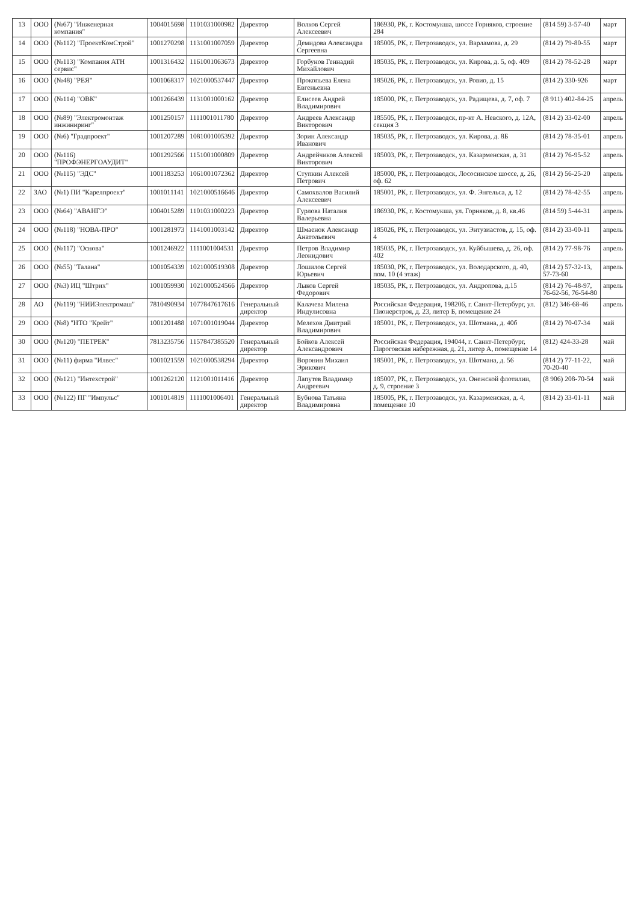| 13 | ООО | (№67) "Инженерная компания" | 1004015698 | 1101031000982 | Директор | Волков Сергей Алексеевич | 186930, РК, г. Костомукша, шоссе Горняков, строение 284 | (814 59) 3-57-40 | март |
| 14 | ООО | (№112) "ПроектКомСтрой" | 1001270298 | 1131001007059 | Директор | Демидова Александра Сергеевна | 185005, РК, г. Петрозаводск, ул. Варламова, д. 29 | (814 2) 79-80-55 | март |
| 15 | ООО | (№113) "Компания АТН сервис" | 1001316432 | 1161001063673 | Директор | Горбунов Геннадий Михайлович | 185035, РК, г. Петрозаводск, ул. Кирова, д. 5, оф. 409 | (814 2) 78-52-28 | март |
| 16 | ООО | (№48) "РЕЯ" | 1001068317 | 1021000537447 | Директор | Прокопьева Елена Евгеньевна | 185026, РК, г. Петрозаводск, ул. Ровио, д. 15 | (814 2) 330-926 | март |
| 17 | ООО | (№114) "ОВК" | 1001266439 | 1131001000162 | Директор | Елисеев Андрей Владимирович | 185000, РК, г. Петрозаводск, ул. Радищева, д. 7, оф. 7 | (8 911) 402-84-25 | апрель |
| 18 | ООО | (№89) "Электромонтаж инжиниринг" | 1001250157 | 1111001011780 | Директор | Андреев Александр Викторович | 185505, РК, г. Петрозаводск, пр-кт А. Невского, д. 12А, секция 3 | (814 2) 33-02-00 | апрель |
| 19 | ООО | (№6) "Градпроект" | 1001207289 | 1081001005392 | Директор | Зорин Александр Иванович | 185035, РК, г. Петрозаводск, ул. Кирова, д. 8Б | (814 2) 78-35-01 | апрель |
| 20 | ООО | (№116) "ПРОФЭНЕРГОАУДИТ" | 1001292566 | 1151001000809 | Директор | Андрейчиков Алексей Викторович | 185003, РК, г. Петрозаводск, ул. Казарменская, д. 31 | (814 2) 76-95-52 | апрель |
| 21 | ООО | (№115) "ЭДС" | 1001183253 | 1061001072362 | Директор | Ступкин Алексей Петрович | 185000, РК, г. Петрозаводск, Лососинское шоссе, д. 26, оф. 62 | (814 2) 56-25-20 | апрель |
| 22 | ЗАО | (№1) ПИ "Карелпроект" | 1001011141 | 1021000516646 | Директор | Самохвалов Василий Алексеевич | 185001, РК, г. Петрозаводск, ул. Ф. Энгельса, д. 12 | (814 2) 78-42-55 | апрель |
| 23 | ООО | (№64) "АВАНГЭ" | 1004015289 | 1101031000223 | Директор | Гурлова Наталия Валерьевна | 186930, РК, г. Костомукша, ул. Горняков, д. 8, кв.46 | (814 59) 5-44-31 | апрель |
| 24 | ООО | (№118) "НОВА-ПРО" | 1001281973 | 1141001003142 | Директор | Шмаенок Александр Анатольевич | 185026, РК, г. Петрозаводск, ул. Энтузиастов, д. 15, оф. 4 | (814 2) 33-00-11 | апрель |
| 25 | ООО | (№117) "Основа" | 1001246922 | 1111001004531 | Директор | Петров Владимир Леонидович | 185035, РК, г. Петрозаводск, ул. Куйбышева, д. 26, оф. 402 | (814 2) 77-98-76 | апрель |
| 26 | ООО | (№55) "Талана" | 1001054339 | 1021000519308 | Директор | Лошилов Сергей Юрьевич | 185030, РК, г. Петрозаводск, ул. Володарского, д. 40, пом. 10 (4 этаж) | (814 2) 57-32-13, 57-73-60 | апрель |
| 27 | ООО | (№3) ИЦ "Штрих" | 1001059930 | 1021000524566 | Директор | Лыков Сергей Федорович | 185035, РК, г. Петрозаводск, ул. Андропова, д.15 | (814 2) 76-48-97, 76-62-56, 76-54-80 | апрель |
| 28 | АО | (№119) "НИИЭлектромаш" | 7810490934 | 1077847617616 | Генеральный директор | Калачева Милена Индулисовна | Российская Федерация, 198206, г. Санкт-Петербург, ул. Пионерстроя, д. 23, литер Б, помещение 24 | (812) 346-68-46 | апрель |
| 29 | ООО | (№8) "НТО "Крейт" | 1001201488 | 1071001019044 | Директор | Мелехов Дмитрий Владимирович | 185001, РК, г. Петрозаводск, ул. Шотмана, д. 40б | (814 2) 70-07-34 | май |
| 30 | ООО | (№120) "ПЕТРЕК" | 7813235756 | 1157847385520 | Генеральный директор | Бойков Алексей Александрович | Российская Федерация, 194044, г. Санкт-Петербург, Пироговская набережная, д. 21, литер А, помещение 14 | (812) 424-33-28 | май |
| 31 | ООО | (№11) фирма "Илвес" | 1001021559 | 1021000538294 | Директор | Воронин Михаил Эрикович | 185001, РК, г. Петрозаводск, ул. Шотмана, д. 56 | (814 2) 77-11-22, 70-20-40 | май |
| 32 | ООО | (№121) "Интехстрой" | 1001262120 | 1121001011416 | Директор | Лапутев Владимир Андреевич | 185007, РК, г. Петрозаводск, ул. Онежской флотилии, д. 9, строение 3 | (8 906) 208-70-54 | май |
| 33 | ООО | (№122) ПГ "Импульс" | 1001014819 | 1111001006401 | Генеральный директор | Бубнова Татьяна Владимировна | 185005, РК, г. Петрозаводск, ул. Казарменская, д. 4, помещение 10 | (814 2) 33-01-11 | май |